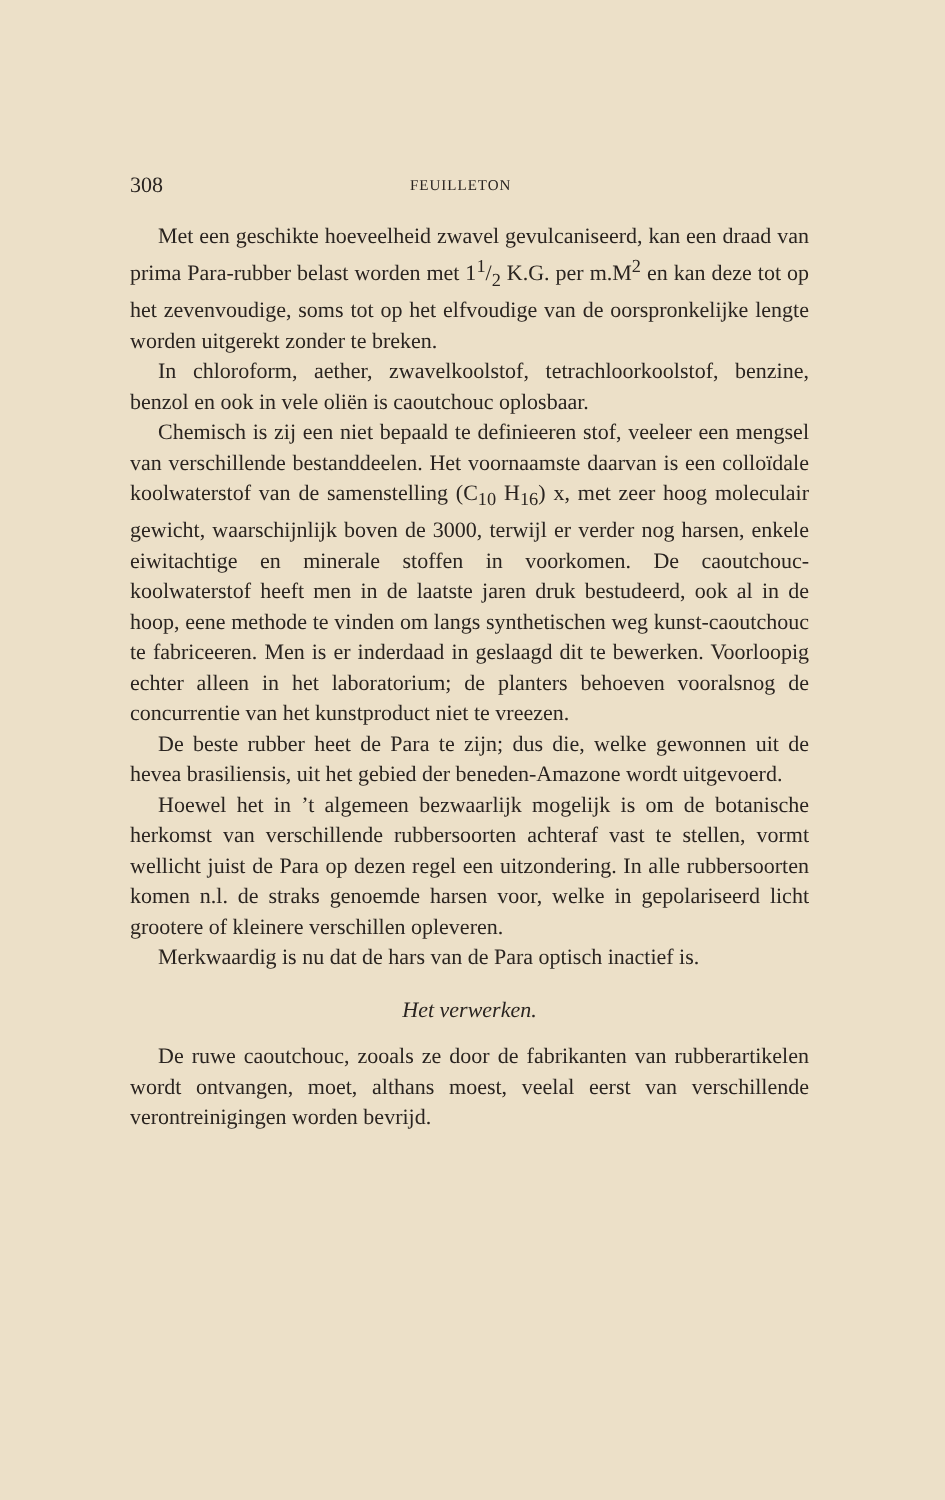308 FEUILLETON
Met een geschikte hoeveelheid zwavel gevulcaniseerd, kan een draad van prima Para-rubber belast worden met 11/2 K.G. per m.M<sup>2</sup> en kan deze tot op het zevenvoudige, soms tot op het elfvoudige van de oorspronkelijke lengte worden uitgerekt zonder te breken.
In chloroform, aether, zwavelkoolstof, tetrachloorkoolstof, benzine, benzol en ook in vele oliën is caoutchouc oplosbaar.
Chemisch is zij een niet bepaald te definieeren stof, veeleer een mengsel van verschillende bestanddeelen. Het voornaamste daarvan is een colloïdale koolwaterstof van de samenstelling (C<sub>10</sub> H<sub>16</sub>) x, met zeer hoog moleculair gewicht, waarschijnlijk boven de 3000, terwijl er verder nog harsen, enkele eiwitachtige en minerale stoffen in voorkomen. De caoutchouc-koolwaterstof heeft men in de laatste jaren druk bestudeerd, ook al in de hoop, eene methode te vinden om langs synthetischen weg kunst-caoutchouc te fabriceeren. Men is er inderdaad in geslaagd dit te bewerken. Voorloopig echter alleen in het laboratorium; de planters behoeven vooralsnog de concurrentie van het kunstproduct niet te vreezen.
De beste rubber heet de Para te zijn; dus die, welke gewonnen uit de hevea brasiliensis, uit het gebied der beneden-Amazone wordt uitgevoerd.
Hoewel het in ’t algemeen bezwaarlijk mogelijk is om de botanische herkomst van verschillende rubbersoorten achteraf vast te stellen, vormt wellicht juist de Para op dezen regel een uitzondering. In alle rubbersoorten komen n.l. de straks genoemde harsen voor, welke in gepolariseerd licht grootere of kleinere verschillen opleveren.
Merkwaardig is nu dat de hars van de Para optisch inactief is.
Het verwerken.
De ruwe caoutchouc, zooals ze door de fabrikanten van rubberartikelen wordt ontvangen, moet, althans moest, veelal eerst van verschillende verontreinigingen worden bevrijd.